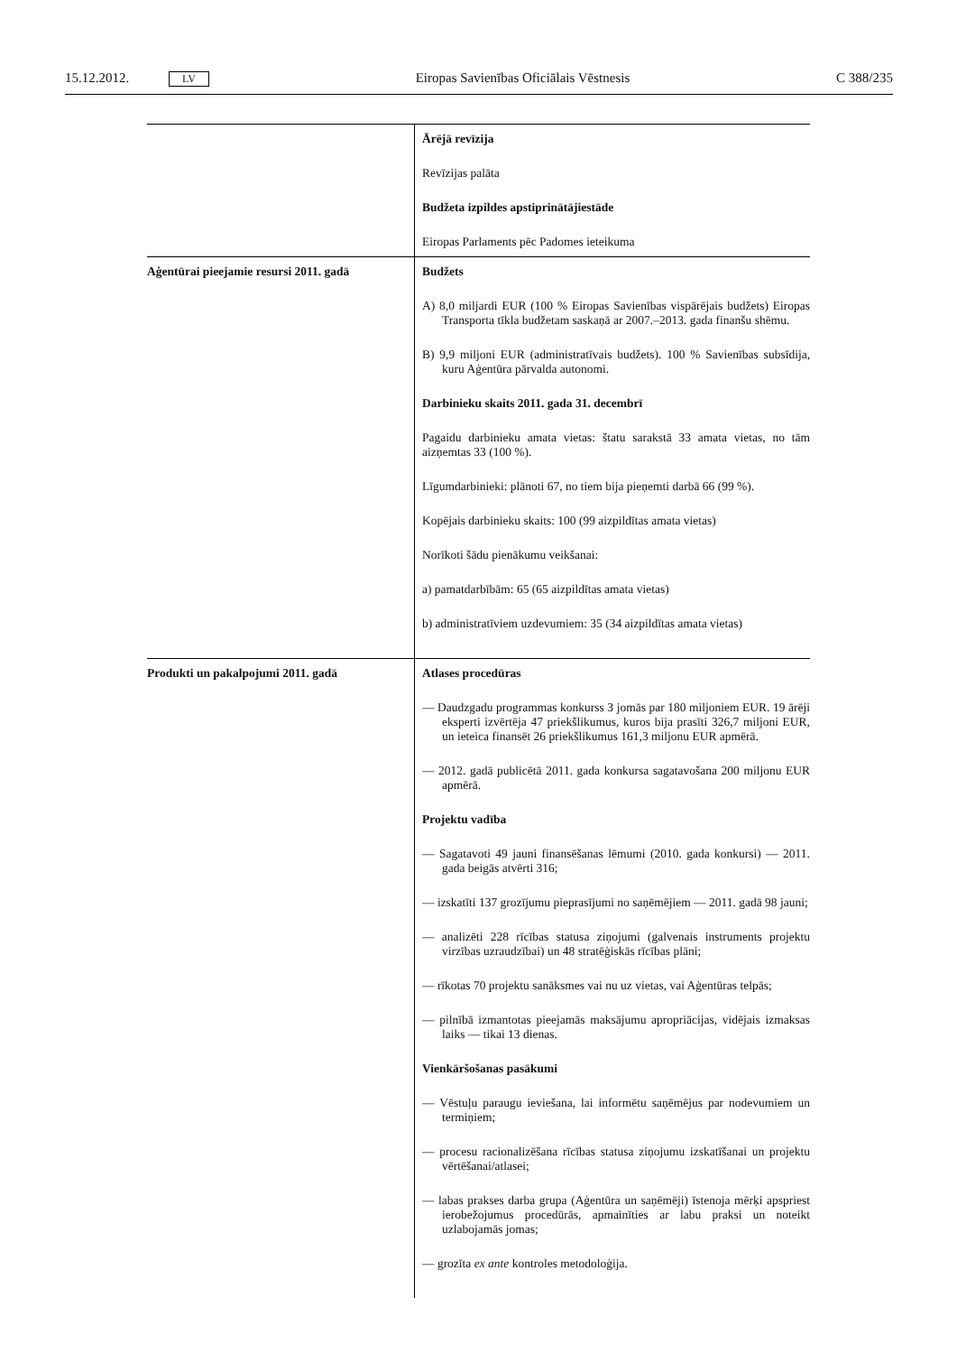15.12.2012. LV Eiropas Savienības Oficiālais Vēstnesis C 388/235
| | Ārējā revīzija Revīzijas palāta Budžeta izpildes apstiprinātājiestāde Eiropas Parlaments pēc Padomes ieteikuma |
| Aģentūrai pieejamie resursi 2011. gadā | Budžets A) 8,0 miljardi EUR (100 % Eiropas Savienības vispārējais budžets) Eiropas Transporta tīkla budžetam saskaņā ar 2007.–2013. gada finanšu shēmu. B) 9,9 miljoni EUR (administratīvais budžets). 100 % Savienības subsīdija, kuru Aģentūra pārvalda autonomi. Darbinieku skaits 2011. gada 31. decembrī Pagaidu darbinieku amata vietas: štatu sarakstā 33 amata vietas, no tām aizņemtas 33 (100 %). Līgumdarbinieki: plānoti 67, no tiem bija pieņemti darbā 66 (99 %). Kopējais darbinieku skaits: 100 (99 aizpildītas amata vietas) Norīkoti šādu pienākumu veikšanai: a) pamatdarbībām: 65 (65 aizpildītas amata vietas) b) administratīviem uzdevumiem: 35 (34 aizpildītas amata vietas) |
| Produkti un pakalpojumi 2011. gadā | Atlases procedūras — Daudzgadu programmas konkurss 3 jomās par 180 miljoniem EUR. 19 ārēji eksperti izvērtēja 47 priekšlikumus, kuros bija prasīti 326,7 miljoni EUR, un ieteica finansēt 26 priekšlikumus 161,3 miljonu EUR apmērā. — 2012. gadā publicētā 2011. gada konkursa sagatavošana 200 miljonu EUR apmērā. Projektu vadība — Sagatavoti 49 jauni finansēšanas lēmumi (2010. gada konkursi) — 2011. gada beigās atvērti 316; — izskatīti 137 grozījumu pieprasījumi no saņēmējiem — 2011. gadā 98 jauni; — analizēti 228 rīcības statusa ziņojumi (galvenais instruments projektu virzības uzraudzībai) un 48 stratēģiskās rīcības plāni; — rīkotas 70 projektu sanāksmes vai nu uz vietas, vai Aģentūras telpās; — pilnībā izmantotas pieejamās maksājumu apropriācijas, vidējais izmaksas laiks — tikai 13 dienas. Vienkāršošanas pasākumi — Vēstuļu paraugu ieviešana, lai informētu saņēmējus par nodevumiem un termiņiem; — procesu racionalizēšana rīcības statusa ziņojumu izskatīšanai un projektu vērtēšanai/atlasei; — labas prakses darba grupa (Aģentūra un saņēmēji) īstenoja mērķi apspriest ierobežojumus procedūrās, apmainīties ar labu praksi un noteikt uzlabojamās jomas; — grozīta ex ante kontroles metodoloģija. |